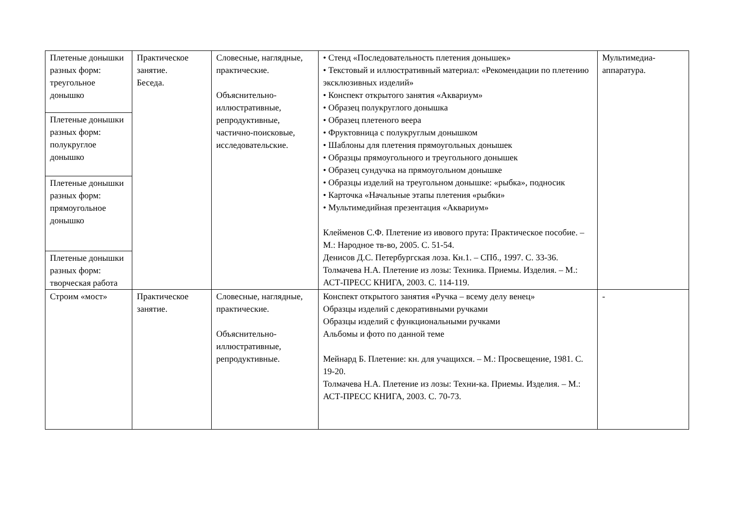| Плетеные донышки разных форм: треугольное донышко | Практическое занятие. Беседа. | Словесные, наглядные, практические. Объяснительно-иллюстративные, репродуктивные, частично-поисковые, исследовательские. | • Стенд «Последовательность плетения донышек» • Текстовый и иллюстративный материал: «Рекомендации по плетению эксклюзивных изделий» • Конспект открытого занятия «Аквариум» • Образец полукруглого донышка • Образец плетеного веера • Фруктовница с полукруглым донышком • Шаблоны для плетения прямоугольных донышек • Образцы прямоугольного и треугольного донышек • Образец сундучка на прямоугольном донышке • Образцы изделий на треугольном донышке: «рыбка», подносик • Карточка «Начальные этапы плетения «рыбки» • Мультимедийная презентация «Аквариум» Клейменов С.Ф. Плетение из ивового прута: Практическое пособие. – М.: Народное тв-во, 2005. С. 51-54. Денисов Д.С. Петербургская лоза. Кн.1. – СПб., 1997. С. 33-36. Толмачева Н.А. Плетение из лозы: Техника. Приемы. Изделия. – М.: АСТ-ПРЕСС КНИГА, 2003. С. 114-119. | Мультимедиа-аппаратура. |
| Плетеные донышки разных форм: полукруглое донышко | | | | |
| Плетеные донышки разных форм: прямоугольное донышко | | | | |
| Плетеные донышки разных форм: творческая работа | | | | |
| Строим «мост» | Практическое занятие. | Словесные, наглядные, практические. Объяснительно-иллюстративные, репродуктивные. | Конспект открытого занятия «Ручка – всему делу венец» Образцы изделий с декоративными ручками Образцы изделий с функциональными ручками Альбомы и фото по данной теме Мейнард Б. Плетение: кн. для учащихся. – М.: Просвещение, 1981. С. 19-20. Толмачева Н.А. Плетение из лозы: Техни-ка. Приемы. Изделия. – М.: АСТ-ПРЕСС КНИГА, 2003. С. 70-73. | - |